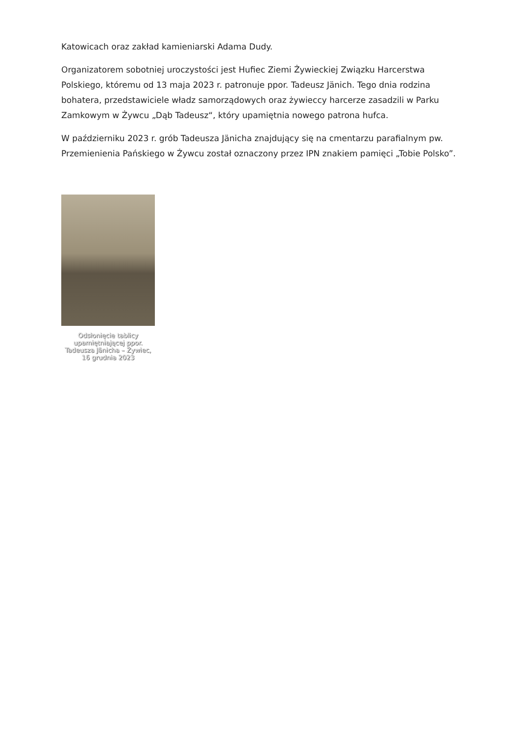Katowicach oraz zakład kamieniarski Adama Dudy.
Organizatorem sobotniej uroczystości jest Hufiec Ziemi Żywieckiej Związku Harcerstwa Polskiego, któremu od 13 maja 2023 r. patronuje ppor. Tadeusz Jänich. Tego dnia rodzina bohatera, przedstawiciele władz samorządowych oraz żywieccy harcerze zasadzili w Parku Zamkowym w Żywcu „Dąb Tadeusz“, który upamiętnia nowego patrona hufca.
W październiku 2023 r. grób Tadeusza Jänicha znajdujący się na cmentarzu parafialnym pw. Przemienienia Pańskiego w Żywcu został oznaczony przez IPN znakiem pamięci „Tobie Polsko”.
Odsłonięcie tablicy upamiętniającej ppor. Tadeusza Jänicha – Żywiec, 16 grudnia 2023